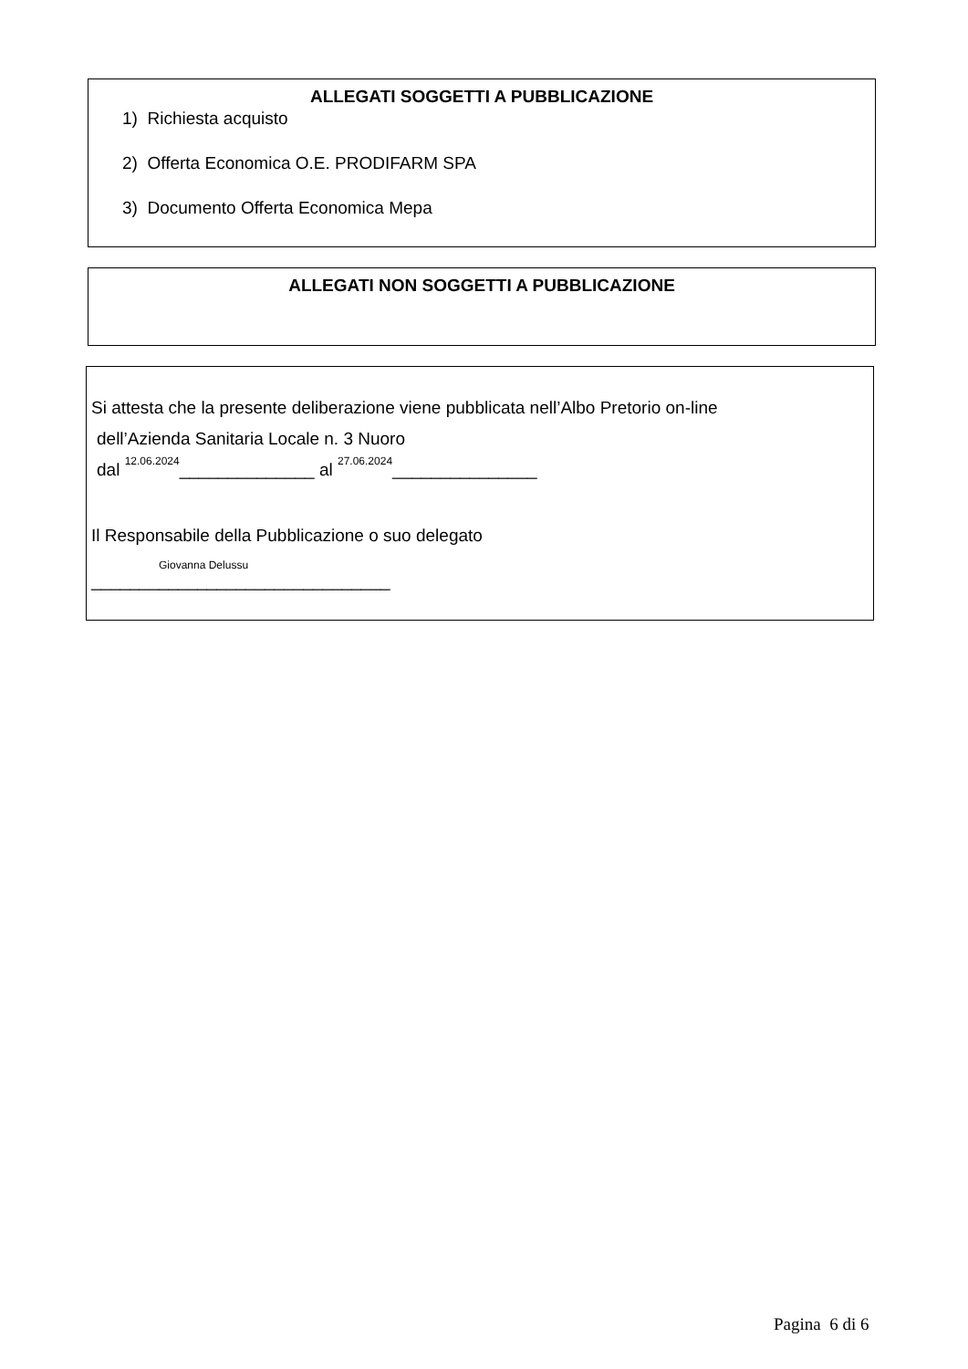ALLEGATI SOGGETTI A PUBBLICAZIONE
1) Richiesta acquisto
2) Offerta Economica O.E. PRODIFARM SPA
3) Documento Offerta Economica Mepa
ALLEGATI NON SOGGETTI A PUBBLICAZIONE
Si attesta che la presente deliberazione viene pubblicata nell’Albo Pretorio on-line
dell’Azienda Sanitaria Locale n. 3 Nuoro
dal 12.06.2024______________ al 27.06.2024_______________
Il Responsabile della Pubblicazione o suo delegato
Giovanna Delussu
_______________________________
Pagina 6 di 6